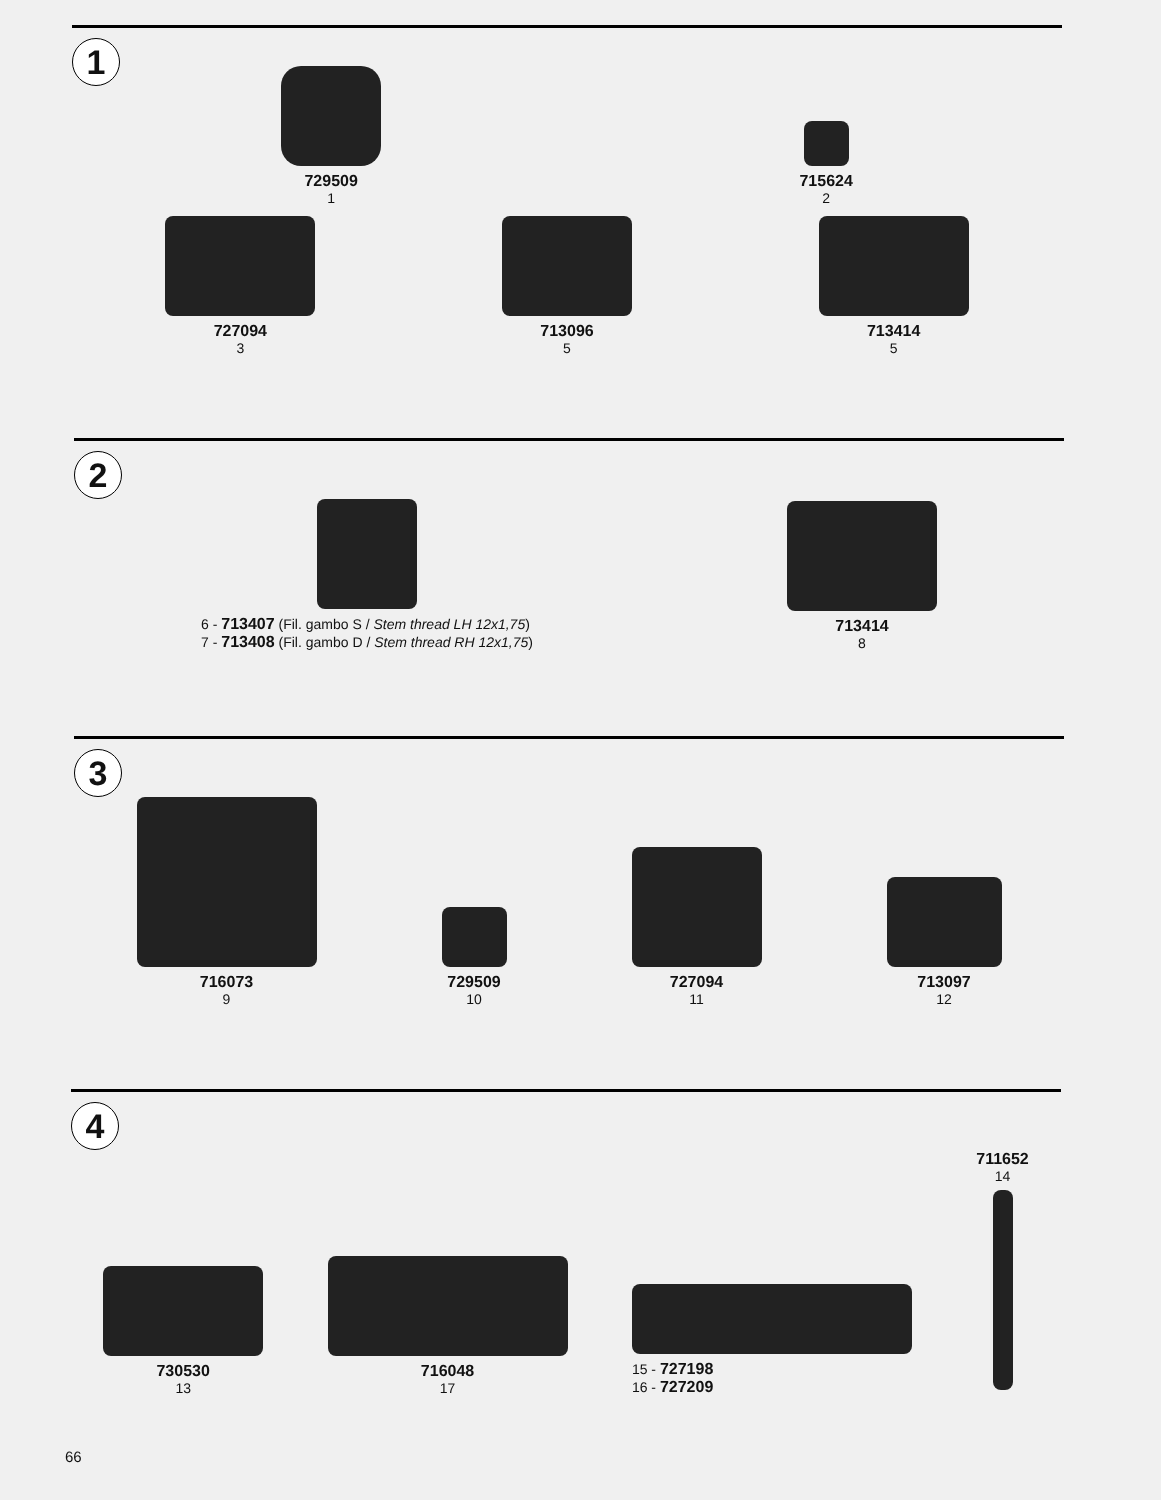1
729509
1
715624
2
727094
3
713096
5
713414
5
2
6 - 713407 (Fil. gambo S / Stem thread LH 12x1,75)
7 - 713408 (Fil. gambo D / Stem thread RH 12x1,75)
713414
8
3
716073
9
729509
10
727094
11
713097
12
4
730530
13
716048
17
15 - 727198
16 - 727209
711652
14
66